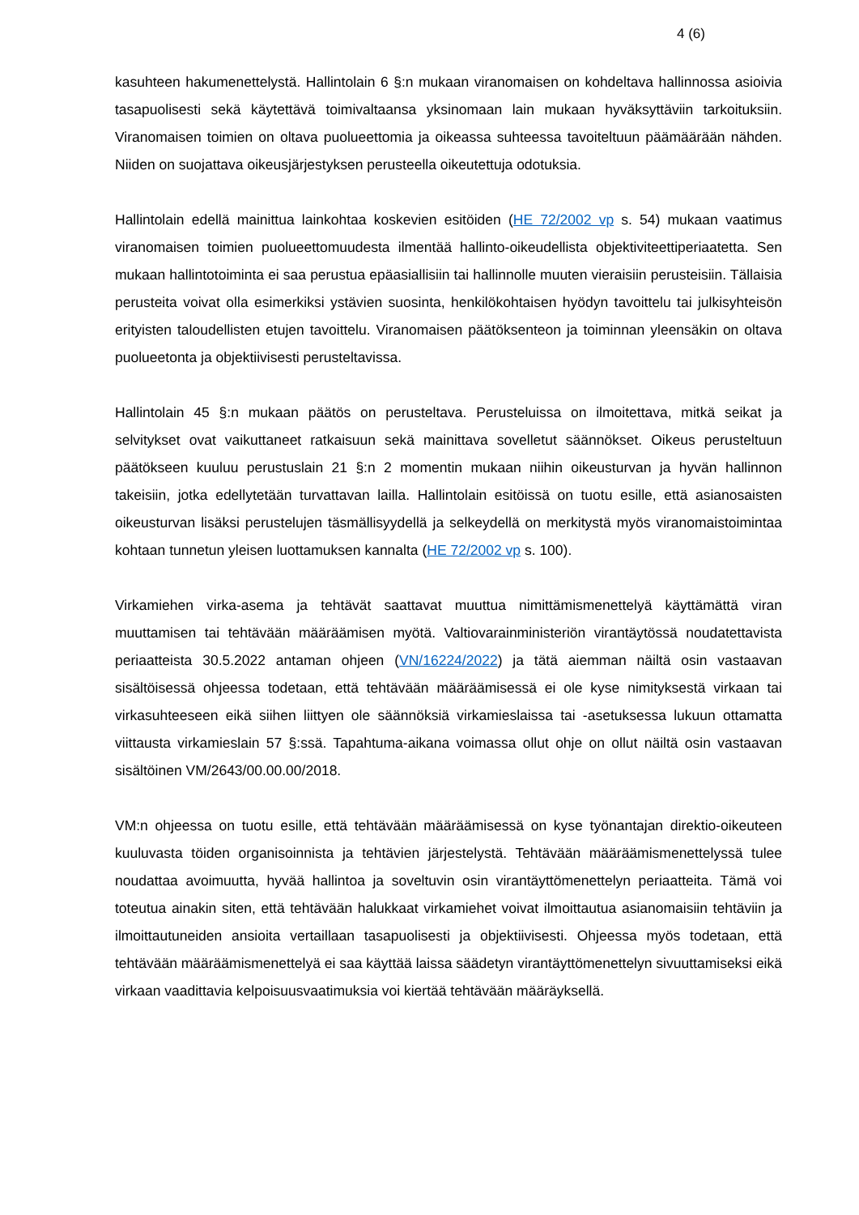4 (6)
kasuhteen hakumenettelystä. Hallintolain 6 §:n mukaan viranomaisen on kohdeltava hallinnossa asioivia tasapuolisesti sekä käytettävä toimivaltaansa yksinomaan lain mukaan hyväksyttäviin tarkoituksiin. Viranomaisen toimien on oltava puolueettomia ja oikeassa suhteessa tavoiteltuun päämäärään nähden. Niiden on suojattava oikeusjärjestyksen perusteella oikeutettuja odotuksia.
Hallintolain edellä mainittua lainkohtaa koskevien esitöiden (HE 72/2002 vp s. 54) mukaan vaatimus viranomaisen toimien puolueettomuudesta ilmentää hallinto-oikeudellista objektiviteettiperiaatetta. Sen mukaan hallintotoiminta ei saa perustua epäasiallisiin tai hallinnolle muuten vieraisiin perusteisiin. Tällaisia perusteita voivat olla esimerkiksi ystävien suosinta, henkilökohtaisen hyödyn tavoittelu tai julkisyhteisön erityisten taloudellisten etujen tavoittelu. Viranomaisen päätöksenteon ja toiminnan yleensäkin on oltava puolueetonta ja objektiivisesti perusteltavissa.
Hallintolain 45 §:n mukaan päätös on perusteltava. Perusteluissa on ilmoitettava, mitkä seikat ja selvitykset ovat vaikuttaneet ratkaisuun sekä mainittava sovelletut säännökset. Oikeus perusteltuun päätökseen kuuluu perustuslain 21 §:n 2 momentin mukaan niihin oikeusturvan ja hyvän hallinnon takeisiin, jotka edellytetään turvattavan lailla. Hallintolain esitöissä on tuotu esille, että asianosaisten oikeusturvan lisäksi perustelujen täsmällisyydellä ja selkeydellä on merkitystä myös viranomaistoimintaa kohtaan tunnetun yleisen luottamuksen kannalta (HE 72/2002 vp s. 100).
Virkamiehen virka-asema ja tehtävät saattavat muuttua nimittämismenettelyä käyttämättä viran muuttamisen tai tehtävään määräämisen myötä. Valtiovarainministeriön virantäytössä noudatettavista periaatteista 30.5.2022 antaman ohjeen (VN/16224/2022) ja tätä aiemman näiltä osin vastaavan sisältöisessä ohjeessa todetaan, että tehtävään määräämisessä ei ole kyse nimityksestä virkaan tai virkasuhteeseen eikä siihen liittyen ole säännöksiä virkamieslaissa tai -asetuksessa lukuun ottamatta viittausta virkamieslain 57 §:ssä. Tapahtuma-aikana voimassa ollut ohje on ollut näiltä osin vastaavan sisältöinen VM/2643/00.00.00/2018.
VM:n ohjeessa on tuotu esille, että tehtävään määräämisessä on kyse työnantajan direktio-oikeuteen kuuluvasta töiden organisoinnista ja tehtävien järjestelystä. Tehtävään määräämismenettelyssä tulee noudattaa avoimuutta, hyvää hallintoa ja soveltuvin osin virantäyttömenettelyn periaatteita. Tämä voi toteutua ainakin siten, että tehtävään halukkaat virkamiehet voivat ilmoittautua asianomaisiin tehtäviin ja ilmoittautuneiden ansioita vertaillaan tasapuolisesti ja objektiivisesti. Ohjeessa myös todetaan, että tehtävään määräämismenettelyä ei saa käyttää laissa säädetyn virantäyttömenettelyn sivuuttamiseksi eikä virkaan vaadittavia kelpoisuusvaatimuksia voi kiertää tehtävään määräyksellä.